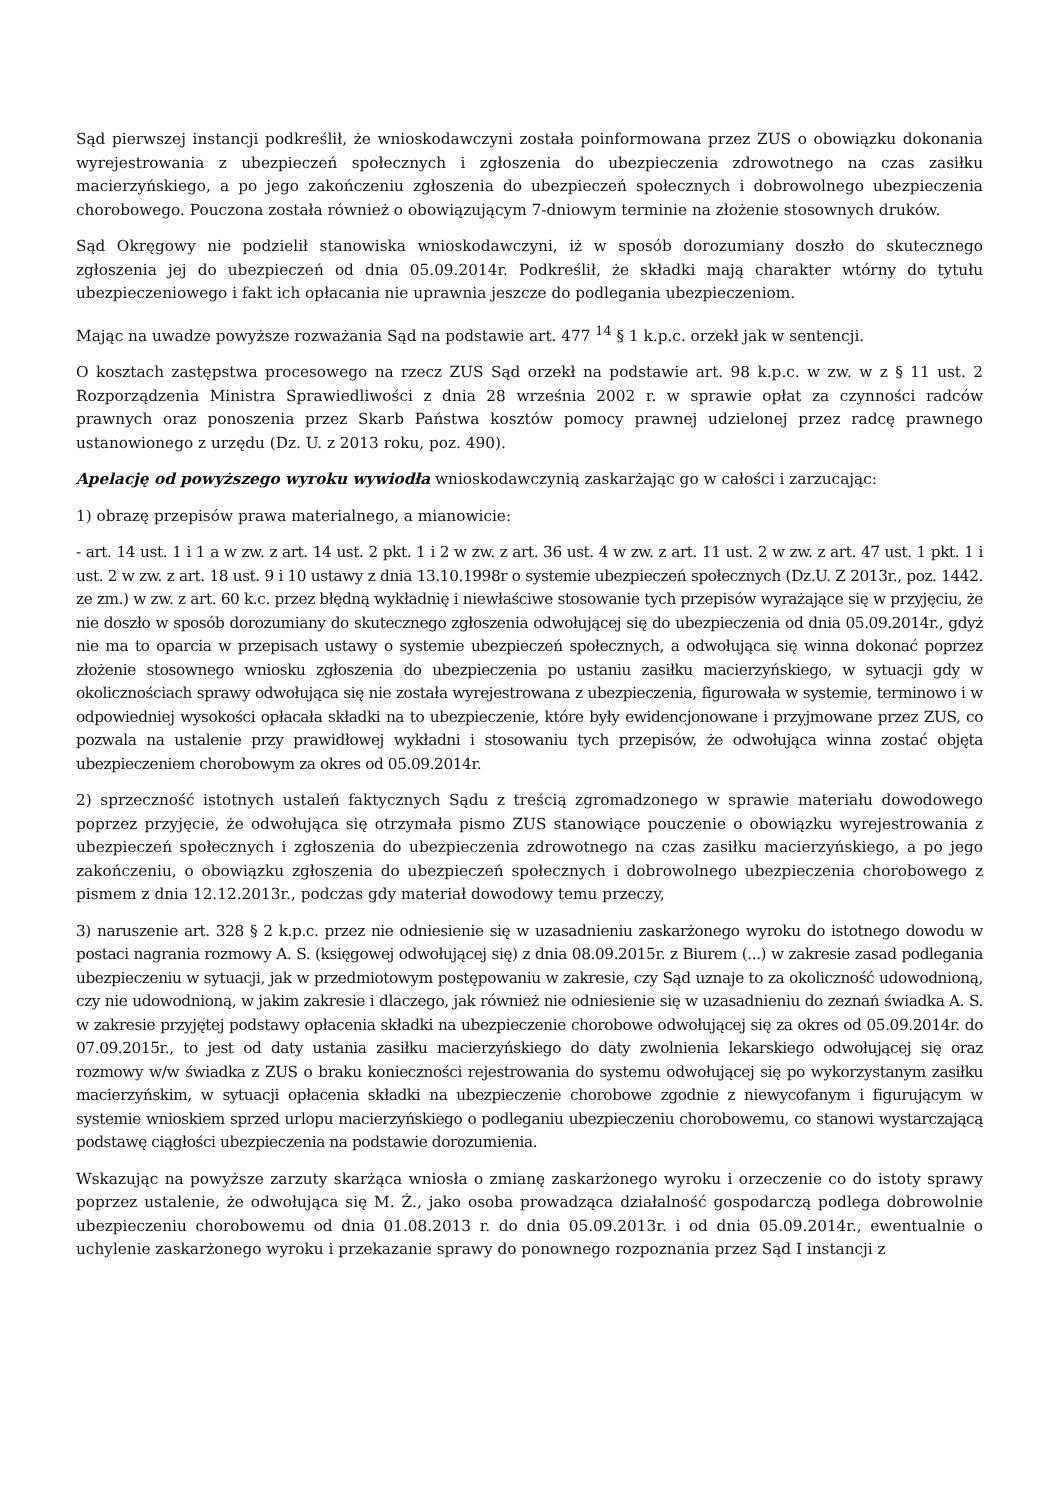Sąd pierwszej instancji podkreślił, że wnioskodawczyni została poinformowana przez ZUS o obowiązku dokonania wyrejestrowania z ubezpieczeń społecznych i zgłoszenia do ubezpieczenia zdrowotnego na czas zasiłku macierzyńskiego, a po jego zakończeniu zgłoszenia do ubezpieczeń społecznych i dobrowolnego ubezpieczenia chorobowego. Pouczona została również o obowiązującym 7-dniowym terminie na złożenie stosownych druków.
Sąd Okręgowy nie podzielił stanowiska wnioskodawczyni, iż w sposób dorozumiany doszło do skutecznego zgłoszenia jej do ubezpieczeń od dnia 05.09.2014r. Podkreślił, że składki mają charakter wtórny do tytułu ubezpieczeniowego i fakt ich opłacania nie uprawnia jeszcze do podlegania ubezpieczeniom.
Mając na uwadze powyższe rozważania Sąd na podstawie art. 477 <sup>14</sup> § 1 k.p.c. orzekł jak w sentencji.
O kosztach zastępstwa procesowego na rzecz ZUS Sąd orzekł na podstawie art. 98 k.p.c. w zw. w z § 11 ust. 2 Rozporządzenia Ministra Sprawiedliwości z dnia 28 września 2002 r. w sprawie opłat za czynności radców prawnych oraz ponoszenia przez Skarb Państwa kosztów pomocy prawnej udzielonej przez radcę prawnego ustanowionego z urzędu (Dz. U. z 2013 roku, poz. 490).
Apelację od powyższego wyroku wywiodła wnioskodawczynią zaskarżając go w całości i zarzucając:
1) obrazę przepisów prawa materialnego, a mianowicie:
- art. 14 ust. 1 i 1 a w zw. z art. 14 ust. 2 pkt. 1 i 2 w zw. z art. 36 ust. 4 w zw. z art. 11 ust. 2 w zw. z art. 47 ust. 1 pkt. 1 i ust. 2 w zw. z art. 18 ust. 9 i 10 ustawy z dnia 13.10.1998r o systemie ubezpieczeń społecznych (Dz.U. Z 2013r., poz. 1442. ze zm.) w zw. z art. 60 k.c. przez błędną wykładnię i niewłaściwe stosowanie tych przepisów wyrażające się w przyjęciu, że nie doszło w sposób dorozumiany do skutecznego zgłoszenia odwołującej się do ubezpieczenia od dnia 05.09.2014r., gdyż nie ma to oparcia w przepisach ustawy o systemie ubezpieczeń społecznych, a odwołująca się winna dokonać poprzez złożenie stosownego wniosku zgłoszenia do ubezpieczenia po ustaniu zasiłku macierzyńskiego, w sytuacji gdy w okolicznościach sprawy odwołująca się nie została wyrejestrowana z ubezpieczenia, figurowała w systemie, terminowo i w odpowiedniej wysokości opłacała składki na to ubezpieczenie, które były ewidencjonowane i przyjmowane przez ZUS, co pozwala na ustalenie przy prawidłowej wykładni i stosowaniu tych przepisów, że odwołująca winna zostać objęta ubezpieczeniem chorobowym za okres od 05.09.2014r.
2) sprzeczność istotnych ustaleń faktycznych Sądu z treścią zgromadzonego w sprawie materiału dowodowego poprzez przyjęcie, że odwołująca się otrzymała pismo ZUS stanowiące pouczenie o obowiązku wyrejestrowania z ubezpieczeń społecznych i zgłoszenia do ubezpieczenia zdrowotnego na czas zasiłku macierzyńskiego, a po jego zakończeniu, o obowiązku zgłoszenia do ubezpieczeń społecznych i dobrowolnego ubezpieczenia chorobowego z pismem z dnia 12.12.2013r., podczas gdy materiał dowodowy temu przeczy,
3) naruszenie art. 328 § 2 k.p.c. przez nie odniesienie się w uzasadnieniu zaskarżonego wyroku do istotnego dowodu w postaci nagrania rozmowy A. S. (księgowej odwołującej się) z dnia 08.09.2015r. z Biurem (...) w zakresie zasad podlegania ubezpieczeniu w sytuacji, jak w przedmiotowym postępowaniu w zakresie, czy Sąd uznaje to za okoliczność udowodnioną, czy nie udowodnioną, w jakim zakresie i dlaczego, jak również nie odniesienie się w uzasadnieniu do zeznań świadka A. S. w zakresie przyjętej podstawy opłacenia składki na ubezpieczenie chorobowe odwołującej się za okres od 05.09.2014r. do 07.09.2015r., to jest od daty ustania zasiłku macierzyńskiego do daty zwolnienia lekarskiego odwołującej się oraz rozmowy w/w świadka z ZUS o braku konieczności rejestrowania do systemu odwołującej się po wykorzystanym zasiłku macierzyńskim, w sytuacji opłacenia składki na ubezpieczenie chorobowe zgodnie z niewycofanym i figurującym w systemie wnioskiem sprzed urlopu macierzyńskiego o podleganiu ubezpieczeniu chorobowemu, co stanowi wystarczającą podstawę ciągłości ubezpieczenia na podstawie dorozumienia.
Wskazując na powyższe zarzuty skarżąca wniosła o zmianę zaskarżonego wyroku i orzeczenie co do istoty sprawy poprzez ustalenie, że odwołująca się M. Ż., jako osoba prowadząca działalność gospodarczą podlega dobrowolnie ubezpieczeniu chorobowemu od dnia 01.08.2013 r. do dnia 05.09.2013r. i od dnia 05.09.2014r., ewentualnie o uchylenie zaskarżonego wyroku i przekazanie sprawy do ponownego rozpoznania przez Sąd I instancji z